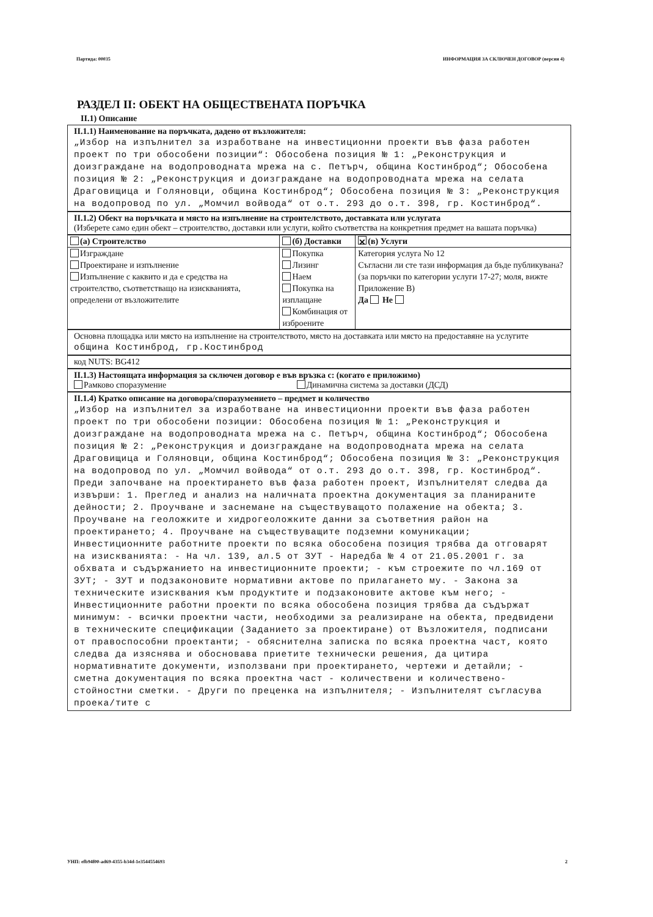Партида: 00035 ИНФОРМАЦИЯ ЗА СКЛЮЧЕН ДОГОВОР (версия 4)
РАЗДЕЛ II: ОБЕКТ НА ОБЩЕСТВЕНАТА ПОРЪЧКА
II.1) Описание
II.1.1) Наименование на поръчката, дадено от възложителя:
„Избор на изпълнител за изработване на инвестиционни проекти във фаза работен проект по три обособени позиции“: Обособена позиция № 1: „Реконструкция и доизграждане на водопроводната мрежа на с. Петърч, община Костинброд“; Обособена позиция № 2: „Реконструкция и доизграждане на водопроводната мрежа на селата Драговищица и Голяновци, община Костинброд“; Обособена позиция № 3: „Реконструкция на водопровод по ул. „Момчил войвода“ от о.т. 293 до о.т. 398, гр. Костинброд“.
II.1.2) Обект на поръчката и място на изпълнение на строителството, доставката или услугата
(Изберете само един обект – строителство, доставки или услуги, който съответства на конкретния предмет на вашата поръчка)
| (а) Строителство | (б) Доставки | ✕ (в) Услуги |
| Изграждане Проектиране и изпълнение Изпълнение с каквито и да е средства на строителство, съответстващо на изискванията, определени от възложителите | Покупка Лизинг Наем Покупка на изплащане Комбинация от изброените | Категория услуга No 12 Съгласни ли сте тази информация да бъде публикувана? (за поръчки по категории услуги 17-27; моля, вижте Приложение B) Да Не |
Основна площадка или място на изпълнение на строителството, място на доставката или място на предоставяне на услугите
община Костинброд, гр.Костинброд
код NUTS: BG412
II.1.3) Настоящата информация за сключен договор е във връзка с: (когато е приложимо)
Рамково споразумение Динамична система за доставки (ДСД)
II.1.4) Кратко описание на договора/споразумението – предмет и количество
„Избор на изпълнител за изработване на инвестиционни проекти във фаза работен проект по три обособени позиции: Обособена позиция № 1: „Реконструкция и доизграждане на водопроводната мрежа на с. Петърч, община Костинброд“; Обособена позиция № 2: „Реконструкция и доизграждане на водопроводната мрежа на селата Драговищица и Голяновци, община Костинброд“; Обособена позиция № 3: „Реконструкция на водопровод по ул. „Момчил войвода“ от о.т. 293 до о.т. 398, гр. Костинброд“. Преди започване на проектирането във фаза работен проект, Изпълнителят следва да извърши: 1. Преглед и анализ на наличната проектна документация за планираните дейности; 2. Проучване и заснемане на съществуващото полажение на обекта; 3. Проучване на геоложките и хидрогеоложките данни за съответния район на проектирането; 4. Проучване на съществуващите подземни комуникации; Инвестиционните работните проекти по всяка обособена позиция трябва да отговарят на изискванията: - На чл. 139, ал.5 от ЗУТ - Наредба № 4 от 21.05.2001 г. за обхвата и съдържанието на инвестиционните проекти; - към строежите по чл.169 от ЗУТ; - ЗУТ и подзаконовите нормативни актове по прилагането му. - Закона за техническите изисквания към продуктите и подзаконовите актове към него; - Инвестиционните работни проекти по всяка обособена позиция трябва да съдържат минимум: - всички проектни части, необходими за реализиране на обекта, предвидени в техническите спецификации (Заданието за проектиране) от Възложителя, подписани от правоспособни проектанти; - обяснителна записка по всяка проектна част, която следва да изяснява и обосновава приетите технически решения, да цитира нормативнатите документи, използвани при проектирането, чертежи и детайли; - сметна документация по всяка проектна част - количествени и количествено-стойностни сметки. - Други по преценка на изпълнителя; - Изпълнителят съгласува проека/тите с
УНП: efb94f00-ad69-4355-b34d-1e3544554693 2